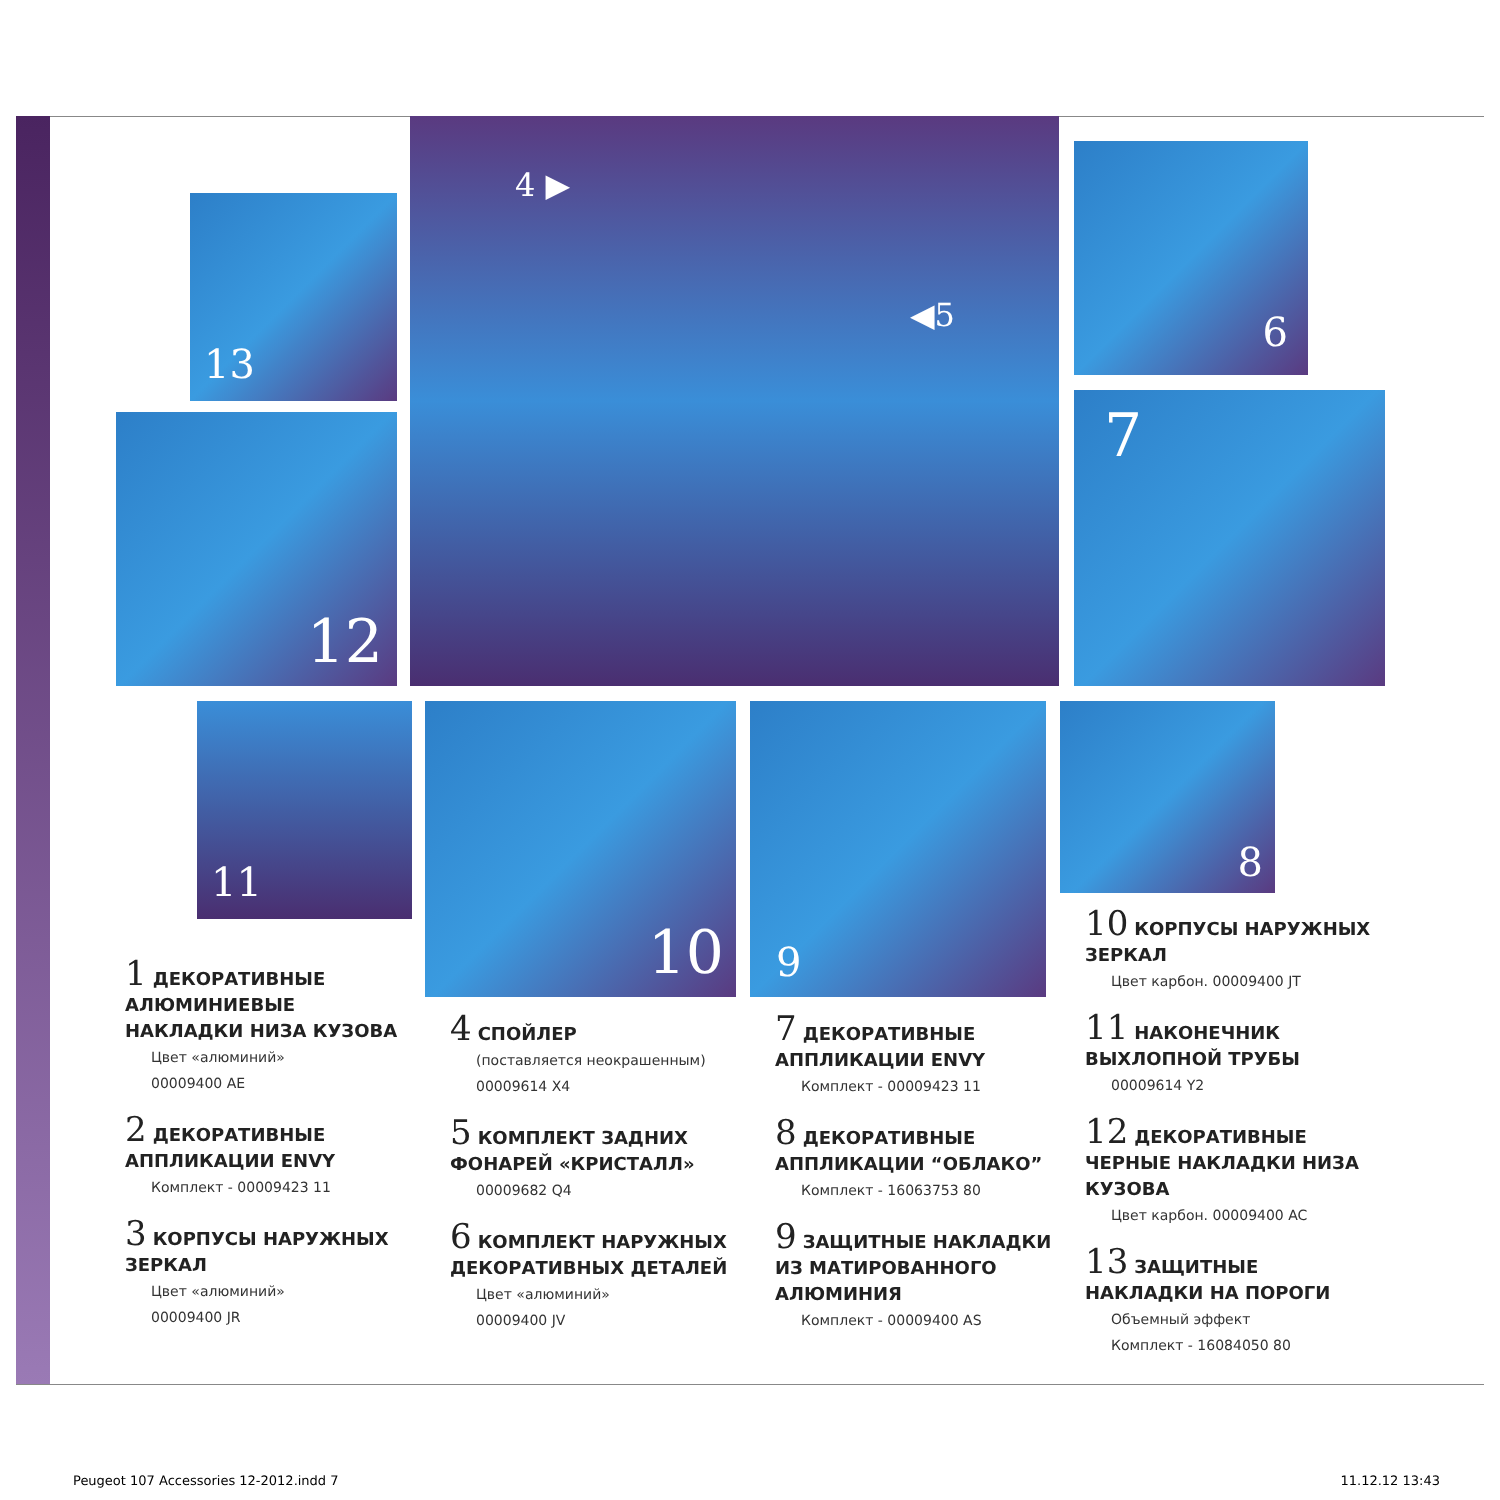13
12
4 ▶
◀5
6
7
11 10 9 8
1 ДЕКОРАТИВНЫЕ АЛЮМИНИЕВЫЕ НАКЛАДКИ НИЗА КУЗОВА
Цвет «алюминий»
00009400 AE
2 ДЕКОРАТИВНЫЕ АППЛИКАЦИИ ENVY
Комплект - 00009423 11
3 КОРПУСЫ НАРУЖНЫХ ЗЕРКАЛ
Цвет «алюминий»
00009400 JR
4 СПОЙЛЕР
(поставляется неокрашенным)
00009614 X4
5 КОМПЛЕКТ ЗАДНИХ ФОНАРЕЙ «КРИСТАЛЛ»
00009682 Q4
6 КОМПЛЕКТ НАРУЖНЫХ ДЕКОРАТИВНЫХ ДЕТАЛЕЙ
Цвет «алюминий»
00009400 JV
7 ДЕКОРАТИВНЫЕ АППЛИКАЦИИ ENVY
Комплект - 00009423 11
8 ДЕКОРАТИВНЫЕ АППЛИКАЦИИ “ОБЛАКО”
Комплект - 16063753 80
9 ЗАЩИТНЫЕ НАКЛАДКИ ИЗ МАТИРОВАННОГО АЛЮМИНИЯ
Комплект - 00009400 AS
10 КОРПУСЫ НАРУЖНЫХ ЗЕРКАЛ
Цвет карбон. 00009400 JT
11 НАКОНЕЧНИК ВЫХЛОПНОЙ ТРУБЫ
00009614 Y2
12 ДЕКОРАТИВНЫЕ ЧЕРНЫЕ НАКЛАДКИ НИЗА КУЗОВА
Цвет карбон. 00009400 AC
13 ЗАЩИТНЫЕ НАКЛАДКИ НА ПОРОГИ
Объемный эффект
Комплект - 16084050 80
Peugeot 107 Accessories 12-2012.indd 7
11.12.12 13:43